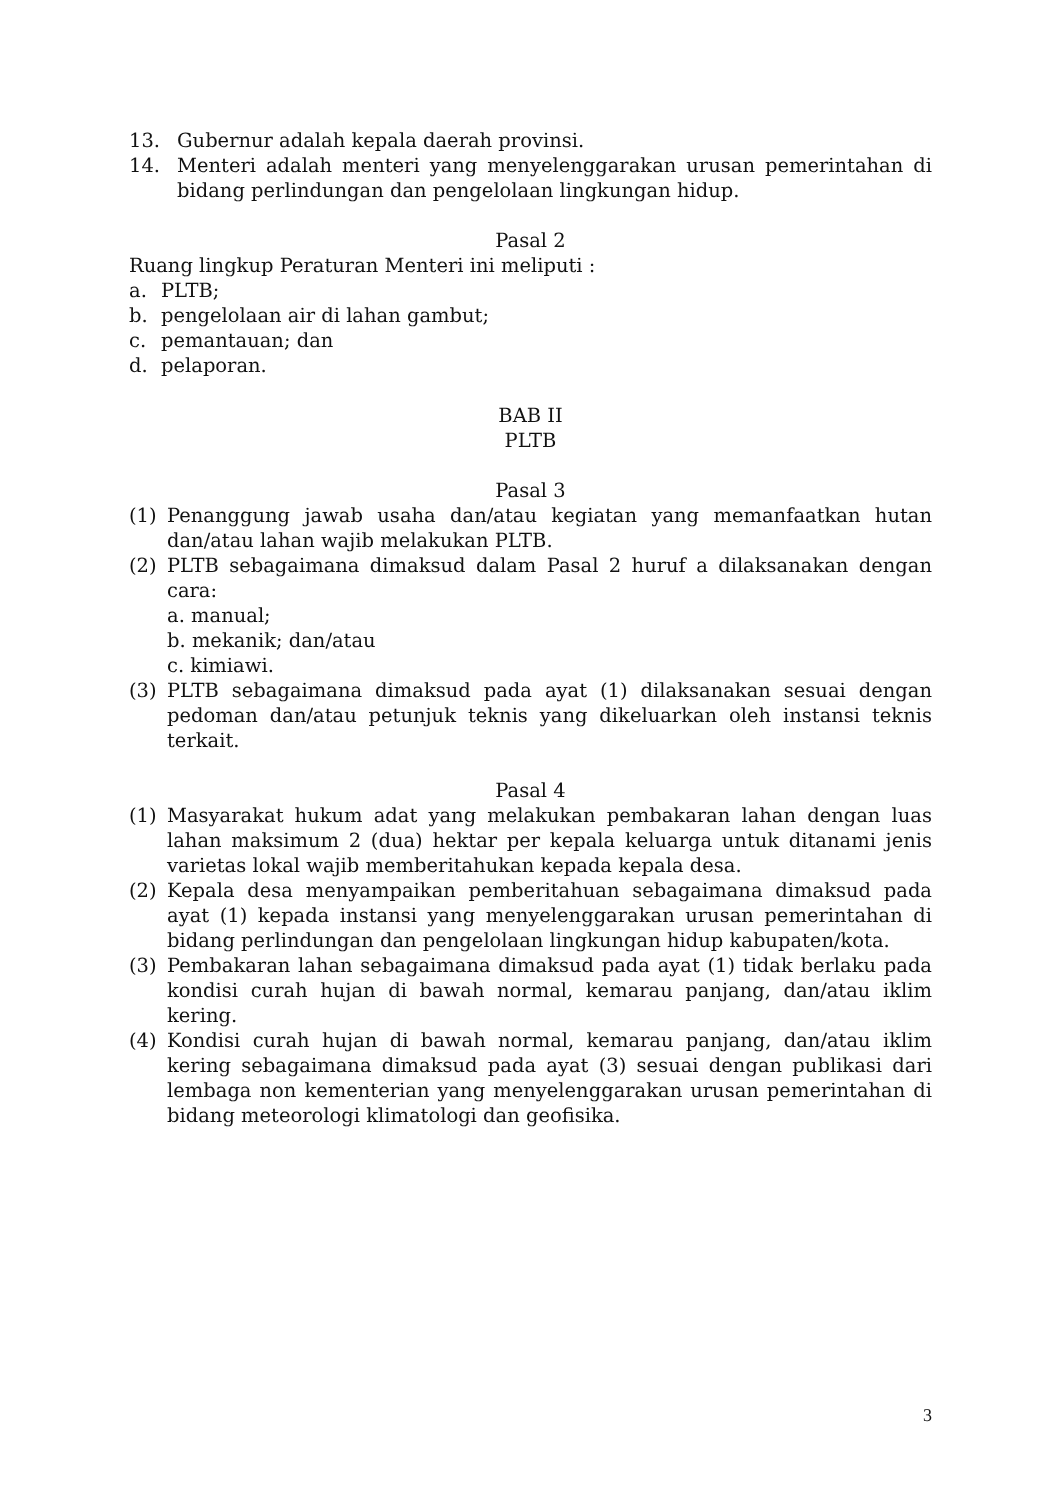13. Gubernur adalah kepala daerah provinsi.
14. Menteri adalah menteri yang menyelenggarakan urusan pemerintahan di bidang perlindungan dan pengelolaan lingkungan hidup.
Pasal 2
Ruang lingkup Peraturan Menteri ini meliputi :
a. PLTB;
b. pengelolaan air di lahan gambut;
c. pemantauan; dan
d. pelaporan.
BAB II
PLTB
Pasal 3
(1) Penanggung jawab usaha dan/atau kegiatan yang memanfaatkan hutan dan/atau lahan wajib melakukan PLTB.
(2) PLTB sebagaimana dimaksud dalam Pasal 2 huruf a dilaksanakan dengan cara:
a. manual;
b. mekanik; dan/atau
c. kimiawi.
(3) PLTB sebagaimana dimaksud pada ayat (1) dilaksanakan sesuai dengan pedoman dan/atau petunjuk teknis yang dikeluarkan oleh instansi teknis terkait.
Pasal 4
(1) Masyarakat hukum adat yang melakukan pembakaran lahan dengan luas lahan maksimum 2 (dua) hektar per kepala keluarga untuk ditanami jenis varietas lokal wajib memberitahukan kepada kepala desa.
(2) Kepala desa menyampaikan pemberitahuan sebagaimana dimaksud pada ayat (1) kepada instansi yang menyelenggarakan urusan pemerintahan di bidang perlindungan dan pengelolaan lingkungan hidup kabupaten/kota.
(3) Pembakaran lahan sebagaimana dimaksud pada ayat (1) tidak berlaku pada kondisi curah hujan di bawah normal, kemarau panjang, dan/atau iklim kering.
(4) Kondisi curah hujan di bawah normal, kemarau panjang, dan/atau iklim kering sebagaimana dimaksud pada ayat (3) sesuai dengan publikasi dari lembaga non kementerian yang menyelenggarakan urusan pemerintahan di bidang meteorologi klimatologi dan geofisika.
3